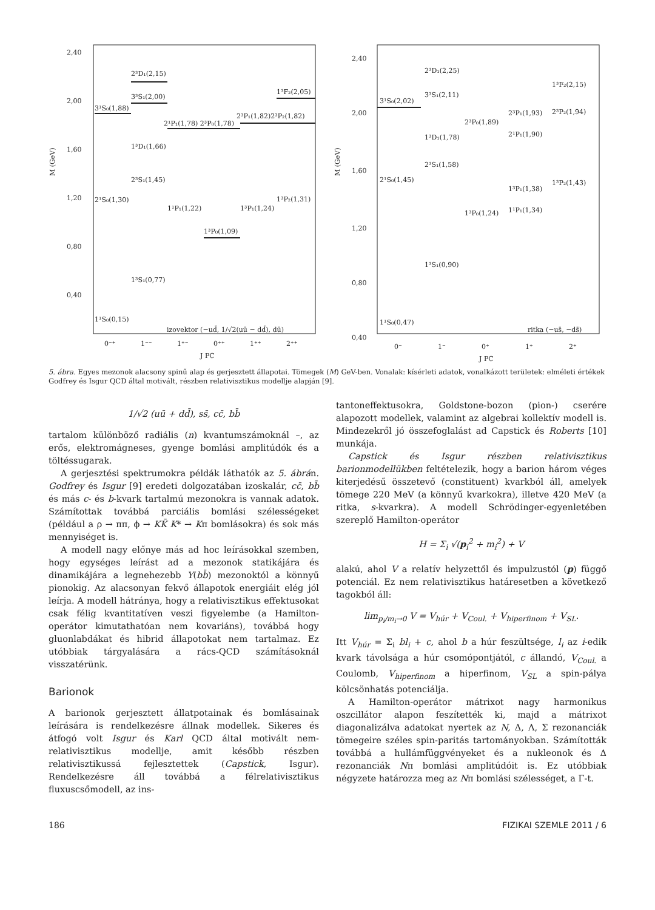2,40
2,00
1,60
1,20
0,80
0,40
M (GeV)
3¹S₀(1,88)
2³D₁(2,15)
3³S₁(2,00)
2¹P₁(1,78) 2³P₀(1,78)
2³P₁(1,82)2³P₂(1,82)
1³F₂(2,05)
1³D₁(1,66)
2³S₁(1,45)
2¹S₀(1,30)
1¹P₁(1,22)
1³P₀(1,09)
1³P₁(1,24)
1³P₂(1,31)
1³S₁(0,77)
1¹S₀(0,15)
izovektor (−ud̄, 1/√2(uū − dd̄), dū)
0⁻⁺
1⁻⁻
1⁺⁻
0⁺⁺
1⁺⁺
2⁺⁺
J PC
2,40
2,00
1,60
1,20
0,80
0,40
M (GeV)
3¹S₀(2,02)
2³D₁(2,25)
3³S₁(2,11)
1³D₁(1,78)
2³S₁(1,58)
2³P₀(1,89)
2³P₁(1,93)
2¹P₁(1,90)
2³P₂(1,94)
1³F₂(2,15)
2¹S₀(1,45)
1³P₀(1,24)
1³P₁(1,38)
1¹P₁(1,34)
1³P₂(1,43)
1³S₁(0,90)
1¹S₀(0,47)
ritka (−us̄, −ds̄)
0⁻
1⁻
0⁺
1⁺
2⁺
J PC
5. ábra. Egyes mezonok alacsony spinű alap és gerjesztett állapotai. Tömegek (M) GeV-ben. Vonalak: kísérleti adatok, vonalkázott területek: elméleti értékek Godfrey és Isgur QCD által motivált, részben relativisztikus modellje alapján [9].
1/√2 (uū + dd̄), ss̄, cc̄, bb̄
tartalom különböző radiális (n) kvantumszámoknál –, az erős, elektromágneses, gyenge bomlási amplitúdók és a töltéssugarak.
A gerjesztési spektrumokra példák láthatók az 5. ábrán. Godfrey és Isgur [9] eredeti dolgozatában izoskalár, cc̄, bb̄ és más c- és b-kvark tartalmú mezonokra is vannak adatok. Számítottak továbbá parciális bomlási szélességeket (például a ρ → ππ, ϕ → KK̄ K* → Kπ bomlásokra) és sok más mennyiséget is.
A modell nagy előnye más ad hoc leírásokkal szemben, hogy egységes leírást ad a mezonok statikájára és dinamikájára a legnehezebb Y(bb̄) mezonoktól a könnyű pionokig. Az alacsonyan fekvő állapotok energiáit elég jól leírja. A modell hátránya, hogy a relativisztikus effektusokat csak félig kvantitatíven veszi figyelembe (a Hamilton-operátor kimutathatóan nem kovariáns), továbbá hogy gluonlabdákat és hibrid állapotokat nem tartalmaz. Ez utóbbiak tárgyalására a rács-QCD számításoknál visszatérünk.
Barionok
A barionok gerjesztett állatpotainak és bomlásainak leírására is rendelkezésre állnak modellek. Sikeres és átfogó volt Isgur és Karl QCD által motivált nem-relativisztikus modellje, amit később részben relativisztikussá fejlesztettek (Capstick, Isgur). Rendelkezésre áll továbbá a félrelativisztikus fluxuscsőmodell, az ins-
tantoneffektusokra, Goldstone-bozon (pion-) cserére alapozott modellek, valamint az algebrai kollektív modell is. Mindezekről jó összefoglalást ad Capstick és Roberts [10] munkája.
Capstick és Isgur részben relativisztikus barionmodellükben feltételezik, hogy a barion három véges kiterjedésű összetevő (constituent) kvarkból áll, amelyek tömege 220 MeV (a könnyű kvarkokra), illetve 420 MeV (a ritka, s-kvarkra). A modell Schrödinger-egyenletében szereplő Hamilton-operátor
H = Σ<sub>i</sub> √(p<sub>i</sub><sup>2</sup> + m<sub>i</sub><sup>2</sup>) + V
alakú, ahol V a relatív helyzettől és impulzustól (p) függő potenciál. Ez nem relativisztikus határesetben a következő tagokból áll:
lim<sub>p<sub>i</sub>/m<sub>i</sub>→0</sub> V = V<sub>húr</sub> + V<sub>Coul.</sub> + V<sub>hiperfinom</sub> + V<sub>SL</sub>.
Itt V<sub>húr</sub> = Σ<sub>i</sub> bl<sub>i</sub> + c, ahol b a húr feszültsége, l<sub>i</sub> az i-edik kvark távolsága a húr csomópontjától, c állandó, V<sub>Coul.</sub> a Coulomb, V<sub>hiperfinom</sub> a hiperfinom, V<sub>SL</sub> a spin-pálya kölcsönhatás potenciálja.
A Hamilton-operátor mátrixot nagy harmonikus oszcillátor alapon feszítették ki, majd a mátrixot diagonalizálva adatokat nyertek az N, Δ, Λ, Σ rezonanciák tömegeire széles spin-paritás tartományokban. Számították továbbá a hullámfüggvényeket és a nukleonok és Δ rezonanciák Nπ bomlási amplitúdóit is. Ez utóbbiak négyzete határozza meg az Nπ bomlási szélességet, a Γ-t.
186 FIZIKAI SZEMLE 2011 / 6